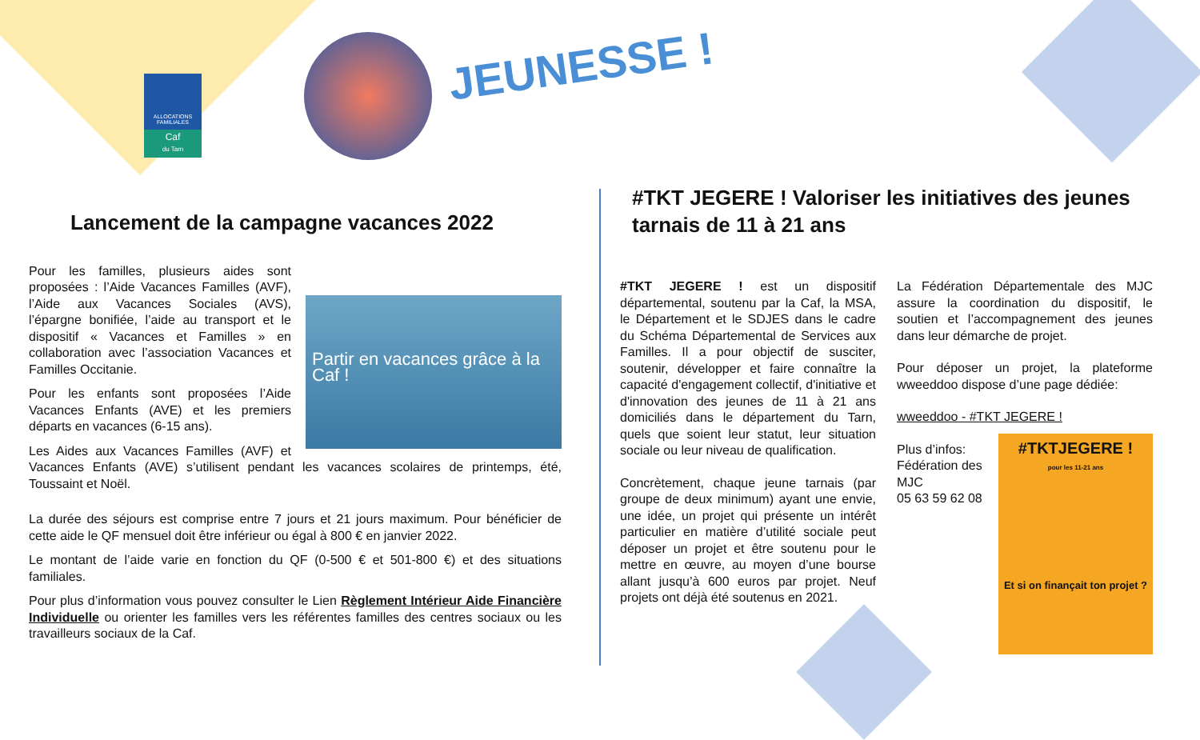ALLOCATIONS FAMILIALES
Caf
du Tarn
JEUNESSE !
Lancement de la campagne vacances 2022
Partir en vacances grâce à la Caf !
Pour les familles, plusieurs aides sont proposées : l’Aide Vacances Familles (AVF), l’Aide aux Vacances Sociales (AVS), l’épargne bonifiée, l’aide au transport et le dispositif « Vacances et Familles » en collaboration avec l’association Vacances et Familles Occitanie.
Pour les enfants sont proposées l’Aide Vacances Enfants (AVE) et les premiers départs en vacances (6-15 ans).
Les Aides aux Vacances Familles (AVF) et Vacances Enfants (AVE) s’utilisent pendant les vacances scolaires de printemps, été, Toussaint et Noël.
La durée des séjours est comprise entre 7 jours et 21 jours maximum. Pour bénéficier de cette aide le QF mensuel doit être inférieur ou égal à 800 € en janvier 2022.
Le montant de l’aide varie en fonction du QF (0-500 € et 501-800 €) et des situations familiales.
Pour plus d’information vous pouvez consulter le Lien Règlement Intérieur Aide Financière Individuelle ou orienter les familles vers les référentes familles des centres sociaux ou les travailleurs sociaux de la Caf.
#TKT JEGERE ! Valoriser les initiatives des jeunes tarnais de 11 à 21 ans
#TKT JEGERE ! est un dispositif départemental, soutenu par la Caf, la MSA, le Département et le SDJES dans le cadre du Schéma Départemental de Services aux Familles. Il a pour objectif de susciter, soutenir, développer et faire connaître la capacité d'engagement collectif, d'initiative et d'innovation des jeunes de 11 à 21 ans domiciliés dans le département du Tarn, quels que soient leur statut, leur situation sociale ou leur niveau de qualification.
Concrètement, chaque jeune tarnais (par groupe de deux minimum) ayant une envie, une idée, un projet qui présente un intérêt particulier en matière d’utilité sociale peut déposer un projet et être soutenu pour le mettre en œuvre, au moyen d’une bourse allant jusqu’à 600 euros par projet. Neuf projets ont déjà été soutenus en 2021.
La Fédération Départementale des MJC assure la coordination du dispositif, le soutien et l’accompagnement des jeunes dans leur démarche de projet.
Pour déposer un projet, la plateforme wweeddoo dispose d’une page dédiée:
wweeddoo - #TKT JEGERE !
#TKTJEGERE !
pour les 11-21 ans
Et si on finançait ton projet ?
Plus d’infos:
Fédération des MJC
05 63 59 62 08